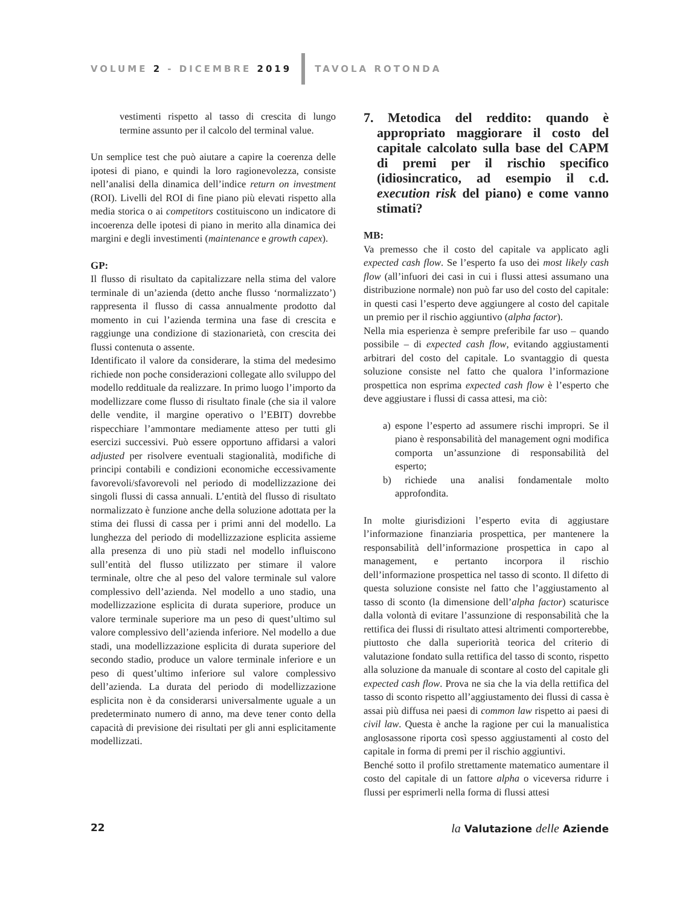VOLUME 2 - DICEMBRE 2019 TAVOLA ROTONDA
vestimenti rispetto al tasso di crescita di lungo termine assunto per il calcolo del terminal value.
Un semplice test che può aiutare a capire la coerenza delle ipotesi di piano, e quindi la loro ragionevolezza, consiste nell’analisi della dinamica dell’indice return on investment (ROI). Livelli del ROI di fine piano più elevati rispetto alla media storica o ai competitors costituiscono un indicatore di incoerenza delle ipotesi di piano in merito alla dinamica dei margini e degli investimenti (maintenance e growth capex).
GP:
Il flusso di risultato da capitalizzare nella stima del valore terminale di un’azienda (detto anche flusso ‘normalizzato’) rappresenta il flusso di cassa annualmente prodotto dal momento in cui l’azienda termina una fase di crescita e raggiunge una condizione di stazionarietà, con crescita dei flussi contenuta o assente.
Identificato il valore da considerare, la stima del medesimo richiede non poche considerazioni collegate allo sviluppo del modello reddituale da realizzare. In primo luogo l’importo da modellizzare come flusso di risultato finale (che sia il valore delle vendite, il margine operativo o l’EBIT) dovrebbe rispecchiare l’ammontare mediamente atteso per tutti gli esercizi successivi. Può essere opportuno affidarsi a valori adjusted per risolvere eventuali stagionalità, modifiche di principi contabili e condizioni economiche eccessivamente favorevoli/sfavorevoli nel periodo di modellizzazione dei singoli flussi di cassa annuali. L’entità del flusso di risultato normalizzato è funzione anche della soluzione adottata per la stima dei flussi di cassa per i primi anni del modello. La lunghezza del periodo di modellizzazione esplicita assieme alla presenza di uno più stadi nel modello influiscono sull’entità del flusso utilizzato per stimare il valore terminale, oltre che al peso del valore terminale sul valore complessivo dell’azienda. Nel modello a uno stadio, una modellizzazione esplicita di durata superiore, produce un valore terminale superiore ma un peso di quest’ultimo sul valore complessivo dell’azienda inferiore. Nel modello a due stadi, una modellizzazione esplicita di durata superiore del secondo stadio, produce un valore terminale inferiore e un peso di quest’ultimo inferiore sul valore complessivo dell’azienda. La durata del periodo di modellizzazione esplicita non è da considerarsi universalmente uguale a un predeterminato numero di anno, ma deve tener conto della capacità di previsione dei risultati per gli anni esplicitamente modellizzati.
7. Metodica del reddito: quando è appropriato maggiorare il costo del capitale calcolato sulla base del CAPM di premi per il rischio specifico (idiosincratico, ad esempio il c.d. execution risk del piano) e come vanno stimati?
MB:
Va premesso che il costo del capitale va applicato agli expected cash flow. Se l’esperto fa uso dei most likely cash flow (all’infuori dei casi in cui i flussi attesi assumano una distribuzione normale) non può far uso del costo del capitale: in questi casi l’esperto deve aggiungere al costo del capitale un premio per il rischio aggiuntivo (alpha factor).
Nella mia esperienza è sempre preferibile far uso – quando possibile – di expected cash flow, evitando aggiustamenti arbitrari del costo del capitale. Lo svantaggio di questa soluzione consiste nel fatto che qualora l’informazione prospettica non esprima expected cash flow è l’esperto che deve aggiustare i flussi di cassa attesi, ma ciò:
a) espone l’esperto ad assumere rischi impropri. Se il piano è responsabilità del management ogni modifica comporta un’assunzione di responsabilità del esperto;
b) richiede una analisi fondamentale molto approfondita.
In molte giurisdizioni l’esperto evita di aggiustare l’informazione finanziaria prospettica, per mantenere la responsabilità dell’informazione prospettica in capo al management, e pertanto incorpora il rischio dell’informazione prospettica nel tasso di sconto. Il difetto di questa soluzione consiste nel fatto che l’aggiustamento al tasso di sconto (la dimensione dell’alpha factor) scaturisce dalla volontà di evitare l’assunzione di responsabilità che la rettifica dei flussi di risultato attesi altrimenti comporterebbe, piuttosto che dalla superiorità teorica del criterio di valutazione fondato sulla rettifica del tasso di sconto, rispetto alla soluzione da manuale di scontare al costo del capitale gli expected cash flow. Prova ne sia che la via della rettifica del tasso di sconto rispetto all’aggiustamento dei flussi di cassa è assai più diffusa nei paesi di common law rispetto ai paesi di civil law. Questa è anche la ragione per cui la manualistica anglosassone riporta così spesso aggiustamenti al costo del capitale in forma di premi per il rischio aggiuntivi.
Benché sotto il profilo strettamente matematico aumentare il costo del capitale di un fattore alpha o viceversa ridurre i flussi per esprimerli nella forma di flussi attesi
22 la Valutazione delle Aziende